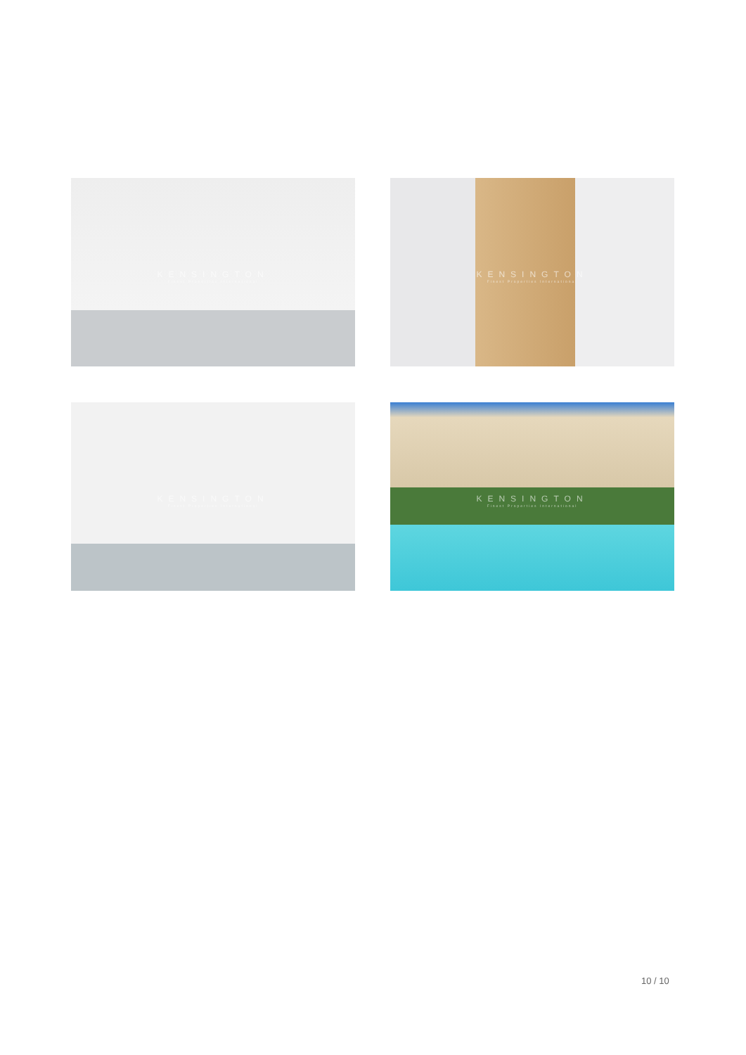KENSINGTON
Finest Properties International
KENSINGTON
Finest Properties International
KENSINGTON
Finest Properties International
KENSINGTON
Finest Properties International
10 / 10